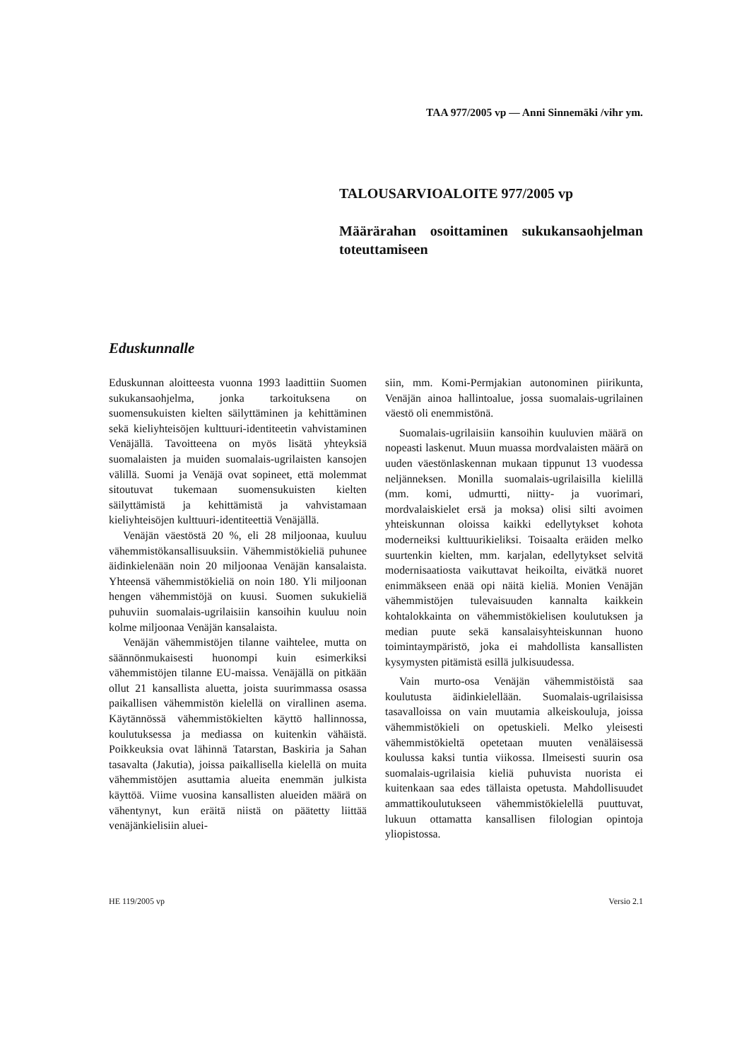TAA 977/2005 vp — Anni Sinnemäki /vihr ym.
TALOUSARVIOALOITE 977/2005 vp
Määrärahan osoittaminen sukukansaohjelman toteuttamiseen
Eduskunnalle
Eduskunnan aloitteesta vuonna 1993 laadittiin Suomen sukukansaohjelma, jonka tarkoituksena on suomensukuisten kielten säilyttäminen ja kehittäminen sekä kieliyhteisöjen kulttuuri-identiteetin vahvistaminen Venäjällä. Tavoitteena on myös lisätä yhteyksiä suomalaisten ja muiden suomalais-ugrilaisten kansojen välillä. Suomi ja Venäjä ovat sopineet, että molemmat sitoutuvat tukemaan suomensukuisten kielten säilyttämistä ja kehittämistä ja vahvistamaan kieliyhteisöjen kulttuuri-identiteettiä Venäjällä.
Venäjän väestöstä 20 %, eli 28 miljoonaa, kuuluu vähemmistökansallisuuksiin. Vähemmistökieliä puhunee äidinkielenään noin 20 miljoonaa Venäjän kansalaista. Yhteensä vähemmistökieliä on noin 180. Yli miljoonan hengen vähemmistöjä on kuusi. Suomen sukukieliä puhuviin suomalais-ugrilaisiin kansoihin kuuluu noin kolme miljoonaa Venäjän kansalaista.
Venäjän vähemmistöjen tilanne vaihtelee, mutta on säännönmukaisesti huonompi kuin esimerkiksi vähemmistöjen tilanne EU-maissa. Venäjällä on pitkään ollut 21 kansallista aluetta, joista suurimmassa osassa paikallisen vähemmistön kielellä on virallinen asema. Käytännössä vähemmistökielten käyttö hallinnossa, koulutuksessa ja mediassa on kuitenkin vähäistä. Poikkeuksia ovat lähinnä Tatarstan, Baskiria ja Sahan tasavalta (Jakutia), joissa paikallisella kielellä on muita vähemmistöjen asuttamia alueita enemmän julkista käyttöä. Viime vuosina kansallisten alueiden määrä on vähentynyt, kun eräitä niistä on päätetty liittää venäjänkielisiin aluei-
siin, mm. Komi-Permjakian autonominen piirikunta, Venäjän ainoa hallintoalue, jossa suomalais-ugrilainen väestö oli enemmistönä.
Suomalais-ugrilaisiin kansoihin kuuluvien määrä on nopeasti laskenut. Muun muassa mordvalaisten määrä on uuden väestönlaskennan mukaan tippunut 13 vuodessa neljänneksen. Monilla suomalais-ugrilaisilla kielillä (mm. komi, udmurtti, niitty- ja vuorimari, mordvalaiskielet ersä ja moksa) olisi silti avoimen yhteiskunnan oloissa kaikki edellytykset kohota moderneiksi kulttuurikieliksi. Toisaalta eräiden melko suurtenkin kielten, mm. karjalan, edellytykset selvitä modernisaatiosta vaikuttavat heikoilta, eivätkä nuoret enimmäkseen enää opi näitä kieliä. Monien Venäjän vähemmistöjen tulevaisuuden kannalta kaikkein kohtalokkainta on vähemmistökielisen koulutuksen ja median puute sekä kansalaisyhteiskunnan huono toimintaympäristö, joka ei mahdollista kansallisten kysymysten pitämistä esillä julkisuudessa.
Vain murto-osa Venäjän vähemmistöistä saa koulutusta äidinkielellään. Suomalais-ugrilaisissa tasavalloissa on vain muutamia alkeiskouluja, joissa vähemmistökieli on opetuskieli. Melko yleisesti vähemmistökieltä opetetaan muuten venäläisessä koulussa kaksi tuntia viikossa. Ilmeisesti suurin osa suomalais-ugrilaisia kieliä puhuvista nuorista ei kuitenkaan saa edes tällaista opetusta. Mahdollisuudet ammattikoulutukseen vähemmistökielellä puuttuvat, lukuun ottamatta kansallisen filologian opintoja yliopistossa.
HE 119/2005 vp Versio 2.1